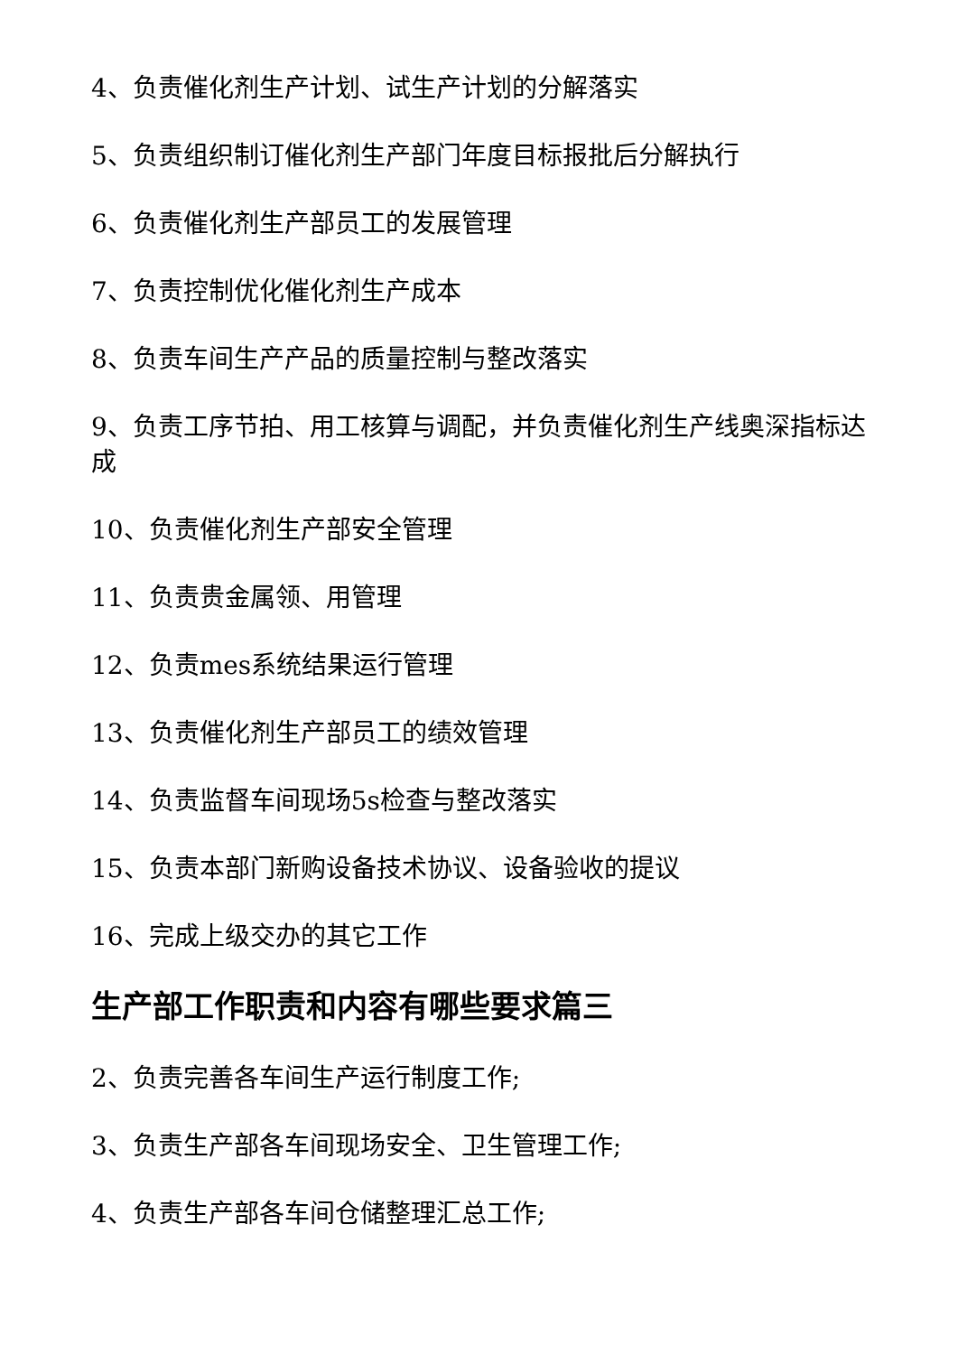4、负责催化剂生产计划、试生产计划的分解落实
5、负责组织制订催化剂生产部门年度目标报批后分解执行
6、负责催化剂生产部员工的发展管理
7、负责控制优化催化剂生产成本
8、负责车间生产产品的质量控制与整改落实
9、负责工序节拍、用工核算与调配，并负责催化剂生产线奥深指标达成
10、负责催化剂生产部安全管理
11、负责贵金属领、用管理
12、负责mes系统结果运行管理
13、负责催化剂生产部员工的绩效管理
14、负责监督车间现场5s检查与整改落实
15、负责本部门新购设备技术协议、设备验收的提议
16、完成上级交办的其它工作
生产部工作职责和内容有哪些要求篇三
2、负责完善各车间生产运行制度工作;
3、负责生产部各车间现场安全、卫生管理工作;
4、负责生产部各车间仓储整理汇总工作;